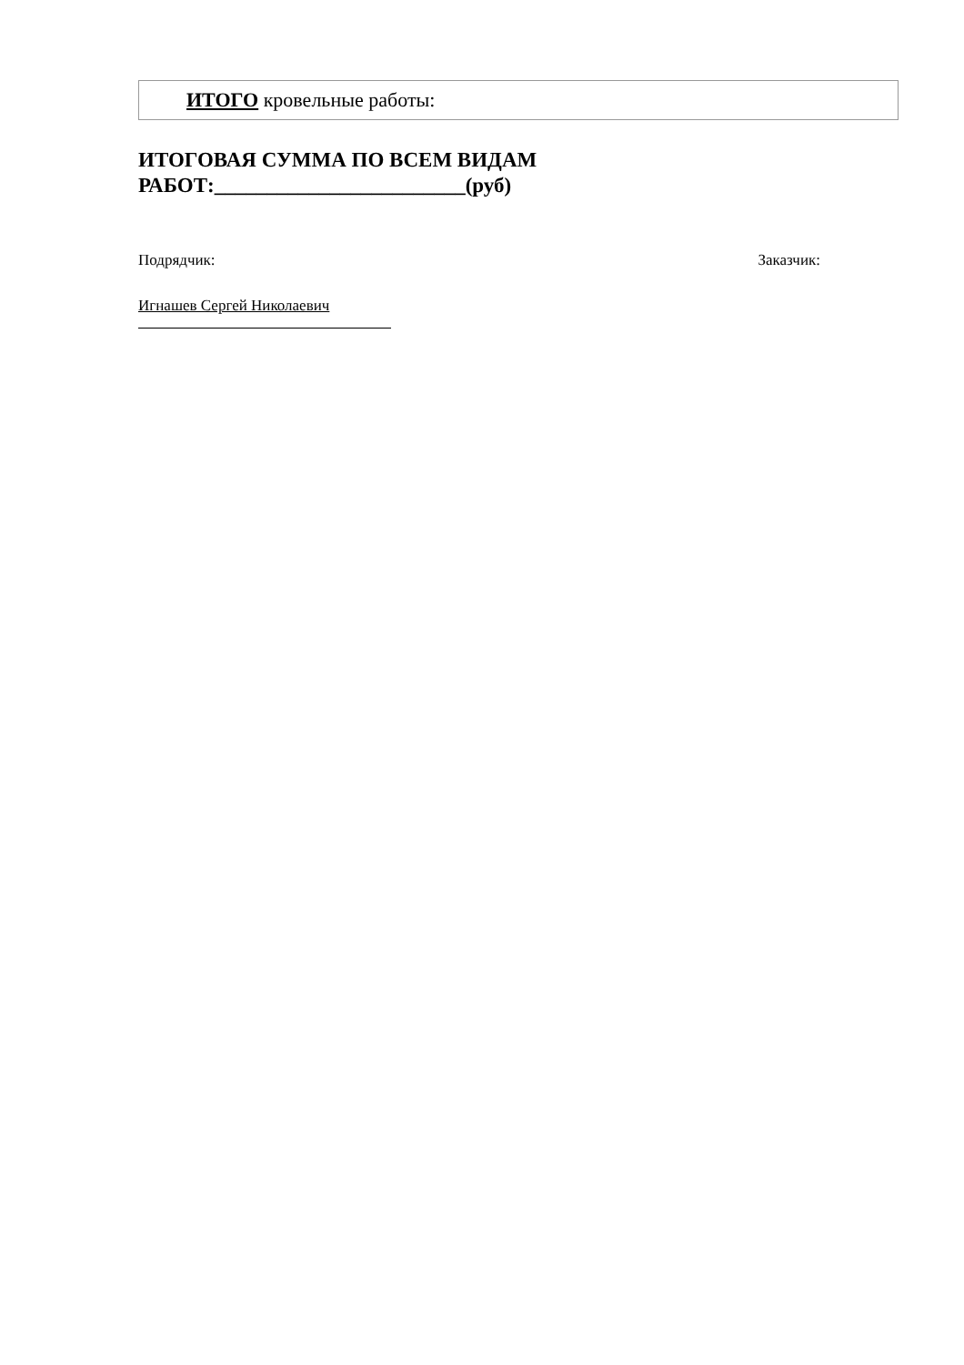| ИТОГО кровельные работы: |
ИТОГОВАЯ СУММА ПО ВСЕМ ВИДАМ
РАБОТ:________________________(руб)
Подрядчик: Заказчик:
Игнашев Сергей Николаевич